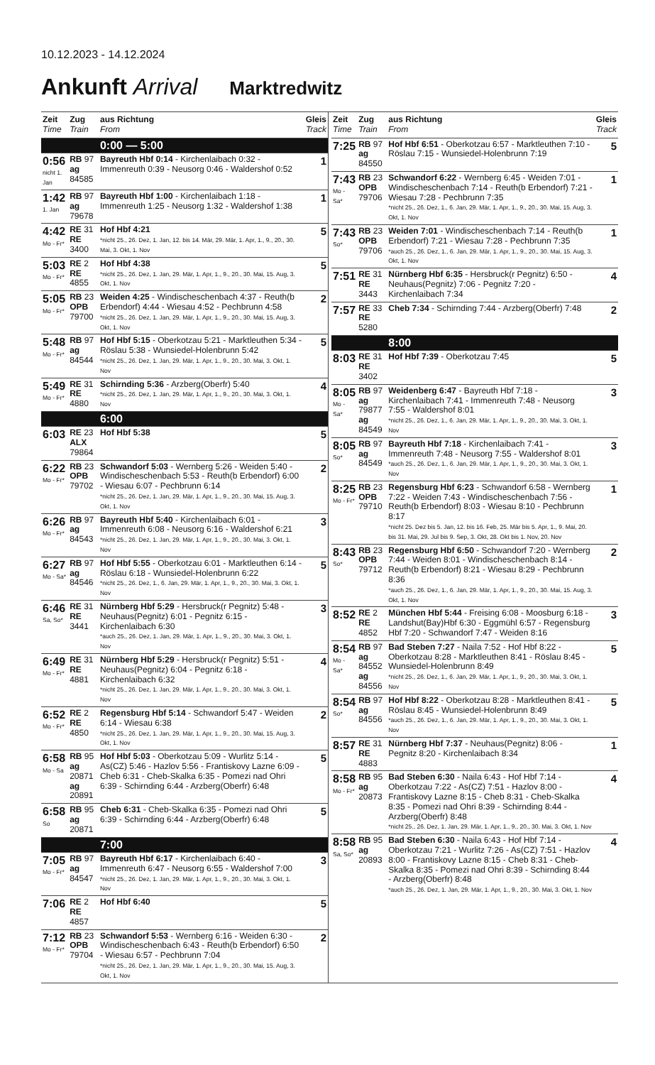10.12.2023 - 14.12.2024
Ankunft Arrival Marktredwitz
| Zeit Time | Zug Train | aus Richtung From | Gleis Track |
| --- | --- | --- | --- |
| | | 0:00 — 5:00 | |
| 0:56 nicht 1. Jan | RB 97 ag 84585 | Bayreuth Hbf 0:14 - Kirchenlaibach 0:32 - Immenreuth 0:39 - Neusorg 0:46 - Waldershof 0:52 | 1 |
| 1:42 1. Jan | RB 97 ag 79678 | Bayreuth Hbf 1:00 - Kirchenlaibach 1:18 - Immenreuth 1:25 - Neusorg 1:32 - Waldershof 1:38 | 1 |
| 4:42 Mo - Fr* | RE 31 RE 3400 | Hof Hbf 4:21 *nicht 25., 26. Dez, 1. Jan, 12. bis 14. Mär, 29. Mär, 1. Apr, 1., 9., 20., 30. Mai, 3. Okt, 1. Nov | 5 |
| 5:03 Mo - Fr* | RE 2 RE 4855 | Hof Hbf 4:38 *nicht 25., 26. Dez, 1. Jan, 29. Mär, 1. Apr, 1., 9., 20., 30. Mai, 15. Aug, 3. Okt, 1. Nov | 5 |
| 5:05 Mo - Fr* | RB 23 OPB 79700 | Weiden 4:25 - Windischeschenbach 4:37 - Reuth(b Erbendorf) 4:44 - Wiesau 4:52 - Pechbrunn 4:58 *nicht 25., 26. Dez, 1. Jan, 29. Mär, 1. Apr, 1., 9., 20., 30. Mai, 15. Aug, 3. Okt, 1. Nov | 2 |
| 5:48 Mo - Fr* | RB 97 ag 84544 | Hof Hbf 5:15 - Oberkotzau 5:21 - Marktleuthen 5:34 - Röslau 5:38 - Wunsiedel-Holenbrunn 5:42 *nicht 25., 26. Dez, 1. Jan, 29. Mär, 1. Apr, 1., 9., 20., 30. Mai, 3. Okt, 1. Nov | 5 |
| 5:49 Mo - Fr* | RE 31 RE 4880 | Schirnding 5:36 - Arzberg(Oberfr) 5:40 *nicht 25., 26. Dez, 1. Jan, 29. Mär, 1. Apr, 1., 9., 20., 30. Mai, 3. Okt, 1. Nov | 4 |
| | | 6:00 | |
| 6:03 | RE 23 ALX 79864 | Hof Hbf 5:38 | 5 |
| 6:22 Mo - Fr* | RB 23 OPB 79702 | Schwandorf 5:03 - Wernberg 5:26 - Weiden 5:40 - Windischeschenbach 5:53 - Reuth(b Erbendorf) 6:00 - Wiesau 6:07 - Pechbrunn 6:14 *nicht 25., 26. Dez, 1. Jan, 29. Mär, 1. Apr, 1., 9., 20., 30. Mai, 15. Aug, 3. Okt, 1. Nov | 2 |
| 6:26 Mo - Fr* | RB 97 ag 84543 | Bayreuth Hbf 5:40 - Kirchenlaibach 6:01 - Immenreuth 6:08 - Neusorg 6:16 - Waldershof 6:21 *nicht 25., 26. Dez, 1. Jan, 29. Mär, 1. Apr, 1., 9., 20., 30. Mai, 3. Okt, 1. Nov | 3 |
| 6:27 Mo - Sa* | RB 97 ag 84546 | Hof Hbf 5:55 - Oberkotzau 6:01 - Marktleuthen 6:14 - Röslau 6:18 - Wunsiedel-Holenbrunn 6:22 *nicht 25., 26. Dez, 1., 6. Jan, 29. Mär, 1. Apr, 1., 9., 20., 30. Mai, 3. Okt, 1. Nov | 5 |
| 6:46 Sa, So* | RE 31 RE 3441 | Nürnberg Hbf 5:29 - Hersbruck(r Pegnitz) 5:48 - Neuhaus(Pegnitz) 6:01 - Pegnitz 6:15 - Kirchenlaibach 6:30 *auch 25., 26. Dez, 1. Jan, 29. Mär, 1. Apr, 1., 9., 20., 30. Mai, 3. Okt, 1. Nov | 3 |
| 6:49 Mo - Fr* | RE 31 RE 4881 | Nürnberg Hbf 5:29 - Hersbruck(r Pegnitz) 5:51 - Neuhaus(Pegnitz) 6:04 - Pegnitz 6:18 - Kirchenlaibach 6:32 *nicht 25., 26. Dez, 1. Jan, 29. Mär, 1. Apr, 1., 9., 20., 30. Mai, 3. Okt, 1. Nov | 4 |
| 6:52 Mo - Fr* | RE 2 RE 4850 | Regensburg Hbf 5:14 - Schwandorf 5:47 - Weiden 6:14 - Wiesau 6:38 *nicht 25., 26. Dez, 1. Jan, 29. Mär, 1. Apr, 1., 9., 20., 30. Mai, 15. Aug, 3. Okt, 1. Nov | 2 |
| 6:58 Mo - Sa | RB 95 ag 20871 ag 20891 | Hof Hbf 5:03 - Oberkotzau 5:09 - Wurlitz 5:14 - As(CZ) 5:46 - Hazlov 5:56 - Frantiskovy Lazne 6:09 - Cheb 6:31 - Cheb-Skalka 6:35 - Pomezi nad Ohri 6:39 - Schirnding 6:44 - Arzberg(Oberfr) 6:48 | 5 |
| 6:58 So | RB 95 ag 20871 | Cheb 6:31 - Cheb-Skalka 6:35 - Pomezi nad Ohri 6:39 - Schirnding 6:44 - Arzberg(Oberfr) 6:48 | 5 |
| | | 7:00 | |
| 7:05 Mo - Fr* | RB 97 ag 84547 | Bayreuth Hbf 6:17 - Kirchenlaibach 6:40 - Immenreuth 6:47 - Neusorg 6:55 - Waldershof 7:00 *nicht 25., 26. Dez, 1. Jan, 29. Mär, 1. Apr, 1., 9., 20., 30. Mai, 3. Okt, 1. Nov | 3 |
| 7:06 | RE 2 RE 4857 | Hof Hbf 6:40 | 5 |
| 7:12 Mo - Fr* | RB 23 OPB 79704 | Schwandorf 5:53 - Wernberg 6:16 - Weiden 6:30 - Windischeschenbach 6:43 - Reuth(b Erbendorf) 6:50 - Wiesau 6:57 - Pechbrunn 7:04 *nicht 25., 26. Dez, 1. Jan, 29. Mär, 1. Apr, 1., 9., 20., 30. Mai, 15. Aug, 3. Okt, 1. Nov | 2 |
| Zeit Time | Zug Train | aus Richtung From | Gleis Track |
| --- | --- | --- | --- |
| 7:25 | RB 97 ag 84550 | Hof Hbf 6:51 - Oberkotzau 6:57 - Marktleuthen 7:10 - Röslau 7:15 - Wunsiedel-Holenbrunn 7:19 | 5 |
| 7:43 Mo - Sa* | RB 23 OPB 79706 | Schwandorf 6:22 - Wernberg 6:45 - Weiden 7:01 - Windischeschenbach 7:14 - Reuth(b Erbendorf) 7:21 - Wiesau 7:28 - Pechbrunn 7:35 *nicht 25., 26. Dez, 1., 6. Jan, 29. Mär, 1. Apr, 1., 9., 20., 30. Mai, 15. Aug, 3. Okt, 1. Nov | 1 |
| 7:43 So* | RB 23 OPB 79706 | Weiden 7:01 - Windischeschenbach 7:14 - Reuth(b Erbendorf) 7:21 - Wiesau 7:28 - Pechbrunn 7:35 *auch 25., 26. Dez, 1., 6. Jan, 29. Mär, 1. Apr, 1., 9., 20., 30. Mai, 15. Aug, 3. Okt, 1. Nov | 1 |
| 7:51 | RE 31 RE 3443 | Nürnberg Hbf 6:35 - Hersbruck(r Pegnitz) 6:50 - Neuhaus(Pegnitz) 7:06 - Pegnitz 7:20 - Kirchenlaibach 7:34 | 4 |
| 7:57 | RE 33 RE 5280 | Cheb 7:34 - Schirnding 7:44 - Arzberg(Oberfr) 7:48 | 2 |
| | | 8:00 | |
| 8:03 | RE 31 RE 3402 | Hof Hbf 7:39 - Oberkotzau 7:45 | 5 |
| 8:05 Mo - Sa* | RB 97 ag 79877 ag 84549 | Weidenberg 6:47 - Bayreuth Hbf 7:18 - Kirchenlaibach 7:41 - Immenreuth 7:48 - Neusorg 7:55 - Waldershof 8:01 *nicht 25., 26. Dez, 1., 6. Jan, 29. Mär, 1. Apr, 1., 9., 20., 30. Mai, 3. Okt, 1. Nov | 3 |
| 8:05 So* | RB 97 ag 84549 | Bayreuth Hbf 7:18 - Kirchenlaibach 7:41 - Immenreuth 7:48 - Neusorg 7:55 - Waldershof 8:01 *auch 25., 26. Dez, 1., 6. Jan, 29. Mär, 1. Apr, 1., 9., 20., 30. Mai, 3. Okt, 1. Nov | 3 |
| 8:25 Mo - Fr* | RB 23 OPB 79710 | Regensburg Hbf 6:23 - Schwandorf 6:58 - Wernberg 7:22 - Weiden 7:43 - Windischeschenbach 7:56 - Reuth(b Erbendorf) 8:03 - Wiesau 8:10 - Pechbrunn 8:17 *nicht 25. Dez bis 5. Jan, 12. bis 16. Feb, 25. Mär bis 5. Apr, 1., 9. Mai, 20. bis 31. Mai, 29. Jul bis 9. Sep, 3. Okt, 28. Okt bis 1. Nov, 20. Nov | 1 |
| 8:43 So* | RB 23 OPB 79712 | Regensburg Hbf 6:50 - Schwandorf 7:20 - Wernberg 7:44 - Weiden 8:01 - Windischeschenbach 8:14 - Reuth(b Erbendorf) 8:21 - Wiesau 8:29 - Pechbrunn 8:36 *auch 25., 26. Dez, 1., 6. Jan, 29. Mär, 1. Apr, 1., 9., 20., 30. Mai, 15. Aug, 3. Okt, 1. Nov | 2 |
| 8:52 | RE 2 RE 4852 | München Hbf 5:44 - Freising 6:08 - Moosburg 6:18 - Landshut(Bay)Hbf 6:30 - Eggmühl 6:57 - Regensburg Hbf 7:20 - Schwandorf 7:47 - Weiden 8:16 | 3 |
| 8:54 Mo - Sa* | RB 97 ag 84552 ag 84556 | Bad Steben 7:27 - Naila 7:52 - Hof Hbf 8:22 - Oberkotzau 8:28 - Marktleuthen 8:41 - Röslau 8:45 - Wunsiedel-Holenbrunn 8:49 *nicht 25., 26. Dez, 1., 6. Jan, 29. Mär, 1. Apr, 1., 9., 20., 30. Mai, 3. Okt, 1. Nov | 5 |
| 8:54 So* | RB 97 ag 84556 | Hof Hbf 8:22 - Oberkotzau 8:28 - Marktleuthen 8:41 - Röslau 8:45 - Wunsiedel-Holenbrunn 8:49 *auch 25., 26. Dez, 1., 6. Jan, 29. Mär, 1. Apr, 1., 9., 20., 30. Mai, 3. Okt, 1. Nov | 5 |
| 8:57 | RE 31 RE 4883 | Nürnberg Hbf 7:37 - Neuhaus(Pegnitz) 8:06 - Pegnitz 8:20 - Kirchenlaibach 8:34 | 1 |
| 8:58 Mo - Fr* | RB 95 ag 20873 | Bad Steben 6:30 - Naila 6:43 - Hof Hbf 7:14 - Oberkotzau 7:22 - As(CZ) 7:51 - Hazlov 8:00 - Frantiskovy Lazne 8:15 - Cheb 8:31 - Cheb-Skalka 8:35 - Pomezi nad Ohri 8:39 - Schirnding 8:44 - Arzberg(Oberfr) 8:48 *nicht 25., 26. Dez, 1. Jan, 29. Mär, 1. Apr, 1., 9., 20., 30. Mai, 3. Okt, 1. Nov | 4 |
| 8:58 Sa, So* | RB 95 ag 20893 | Bad Steben 6:30 - Naila 6:43 - Hof Hbf 7:14 - Oberkotzau 7:21 - Wurlitz 7:26 - As(CZ) 7:51 - Hazlov 8:00 - Frantiskovy Lazne 8:15 - Cheb 8:31 - Cheb-Skalka 8:35 - Pomezi nad Ohri 8:39 - Schirnding 8:44 - Arzberg(Oberfr) 8:48 *auch 25., 26. Dez, 1. Jan, 29. Mär, 1. Apr, 1., 9., 20., 30. Mai, 3. Okt, 1. Nov | 4 |